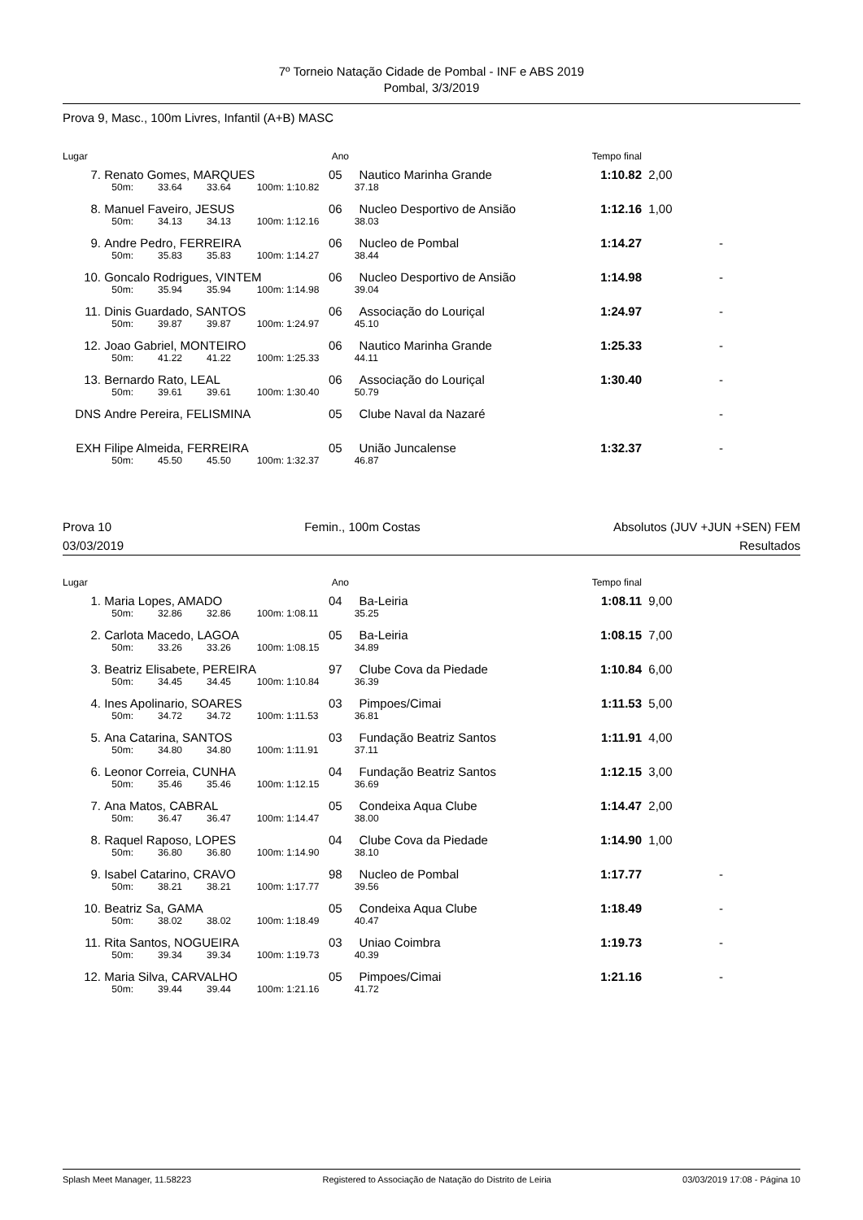7º Torneio Natação Cidade de Pombal - INF e ABS 2019
Pombal, 3/3/2019
Prova 9, Masc., 100m Livres, Infantil (A+B) MASC
| Lugar | | | | | Ano | | Tempo final | |
| --- | --- | --- | --- | --- | --- | --- | --- | --- |
| 7. | Renato Gomes, MARQUES | | | | 05 | Nautico Marinha Grande | 1:10.82 | 2,00 |
| | 50m: | 33.64 | 33.64 | 100m: | 1:10.82 | 37.18 | | |
| 8. | Manuel Faveiro, JESUS | | | | 06 | Nucleo Desportivo de Ansião | 1:12.16 | 1,00 |
| | 50m: | 34.13 | 34.13 | 100m: | 1:12.16 | 38.03 | | |
| 9. | Andre Pedro, FERREIRA | | | | 06 | Nucleo de Pombal | 1:14.27 | - |
| | 50m: | 35.83 | 35.83 | 100m: | 1:14.27 | 38.44 | | |
| 10. | Goncalo Rodrigues, VINTEM | | | | 06 | Nucleo Desportivo de Ansião | 1:14.98 | - |
| | 50m: | 35.94 | 35.94 | 100m: | 1:14.98 | 39.04 | | |
| 11. | Dinis Guardado, SANTOS | | | | 06 | Associação do Louriçal | 1:24.97 | - |
| | 50m: | 39.87 | 39.87 | 100m: | 1:24.97 | 45.10 | | |
| 12. | Joao Gabriel, MONTEIRO | | | | 06 | Nautico Marinha Grande | 1:25.33 | - |
| | 50m: | 41.22 | 41.22 | 100m: | 1:25.33 | 44.11 | | |
| 13. | Bernardo Rato, LEAL | | | | 06 | Associação do Louriçal | 1:30.40 | - |
| | 50m: | 39.61 | 39.61 | 100m: | 1:30.40 | 50.79 | | |
| DNS | Andre Pereira, FELISMINA | | | | 05 | Clube Naval da Nazaré | | - |
| EXH | Filipe Almeida, FERREIRA | | | | 05 | União Juncalense | 1:32.37 | - |
| | 50m: | 45.50 | 45.50 | 100m: | 1:32.37 | 46.87 | | |
Prova 10 Femin., 100m Costas Absolutos (JUV +JUN +SEN) FEM
03/03/2019 Resultados
| Lugar | | | | | Ano | | Tempo final | |
| --- | --- | --- | --- | --- | --- | --- | --- | --- |
| 1. | Maria Lopes, AMADO | | | | 04 | Ba-Leiria | 1:08.11 | 9,00 |
| | 50m: | 32.86 | 32.86 | 100m: | 1:08.11 | 35.25 | | |
| 2. | Carlota Macedo, LAGOA | | | | 05 | Ba-Leiria | 1:08.15 | 7,00 |
| | 50m: | 33.26 | 33.26 | 100m: | 1:08.15 | 34.89 | | |
| 3. | Beatriz Elisabete, PEREIRA | | | | 97 | Clube Cova da Piedade | 1:10.84 | 6,00 |
| | 50m: | 34.45 | 34.45 | 100m: | 1:10.84 | 36.39 | | |
| 4. | Ines Apolinario, SOARES | | | | 03 | Pimpoes/Cimai | 1:11.53 | 5,00 |
| | 50m: | 34.72 | 34.72 | 100m: | 1:11.53 | 36.81 | | |
| 5. | Ana Catarina, SANTOS | | | | 03 | Fundação Beatriz Santos | 1:11.91 | 4,00 |
| | 50m: | 34.80 | 34.80 | 100m: | 1:11.91 | 37.11 | | |
| 6. | Leonor Correia, CUNHA | | | | 04 | Fundação Beatriz Santos | 1:12.15 | 3,00 |
| | 50m: | 35.46 | 35.46 | 100m: | 1:12.15 | 36.69 | | |
| 7. | Ana Matos, CABRAL | | | | 05 | Condeixa Aqua Clube | 1:14.47 | 2,00 |
| | 50m: | 36.47 | 36.47 | 100m: | 1:14.47 | 38.00 | | |
| 8. | Raquel Raposo, LOPES | | | | 04 | Clube Cova da Piedade | 1:14.90 | 1,00 |
| | 50m: | 36.80 | 36.80 | 100m: | 1:14.90 | 38.10 | | |
| 9. | Isabel Catarino, CRAVO | | | | 98 | Nucleo de Pombal | 1:17.77 | - |
| | 50m: | 38.21 | 38.21 | 100m: | 1:17.77 | 39.56 | | |
| 10. | Beatriz Sa, GAMA | | | | 05 | Condeixa Aqua Clube | 1:18.49 | - |
| | 50m: | 38.02 | 38.02 | 100m: | 1:18.49 | 40.47 | | |
| 11. | Rita Santos, NOGUEIRA | | | | 03 | Uniao Coimbra | 1:19.73 | - |
| | 50m: | 39.34 | 39.34 | 100m: | 1:19.73 | 40.39 | | |
| 12. | Maria Silva, CARVALHO | | | | 05 | Pimpoes/Cimai | 1:21.16 | - |
| | 50m: | 39.44 | 39.44 | 100m: | 1:21.16 | 41.72 | | |
Splash Meet Manager, 11.58223 Registered to Associação de Natação do Distrito de Leiria 03/03/2019 17:08 - Página 10